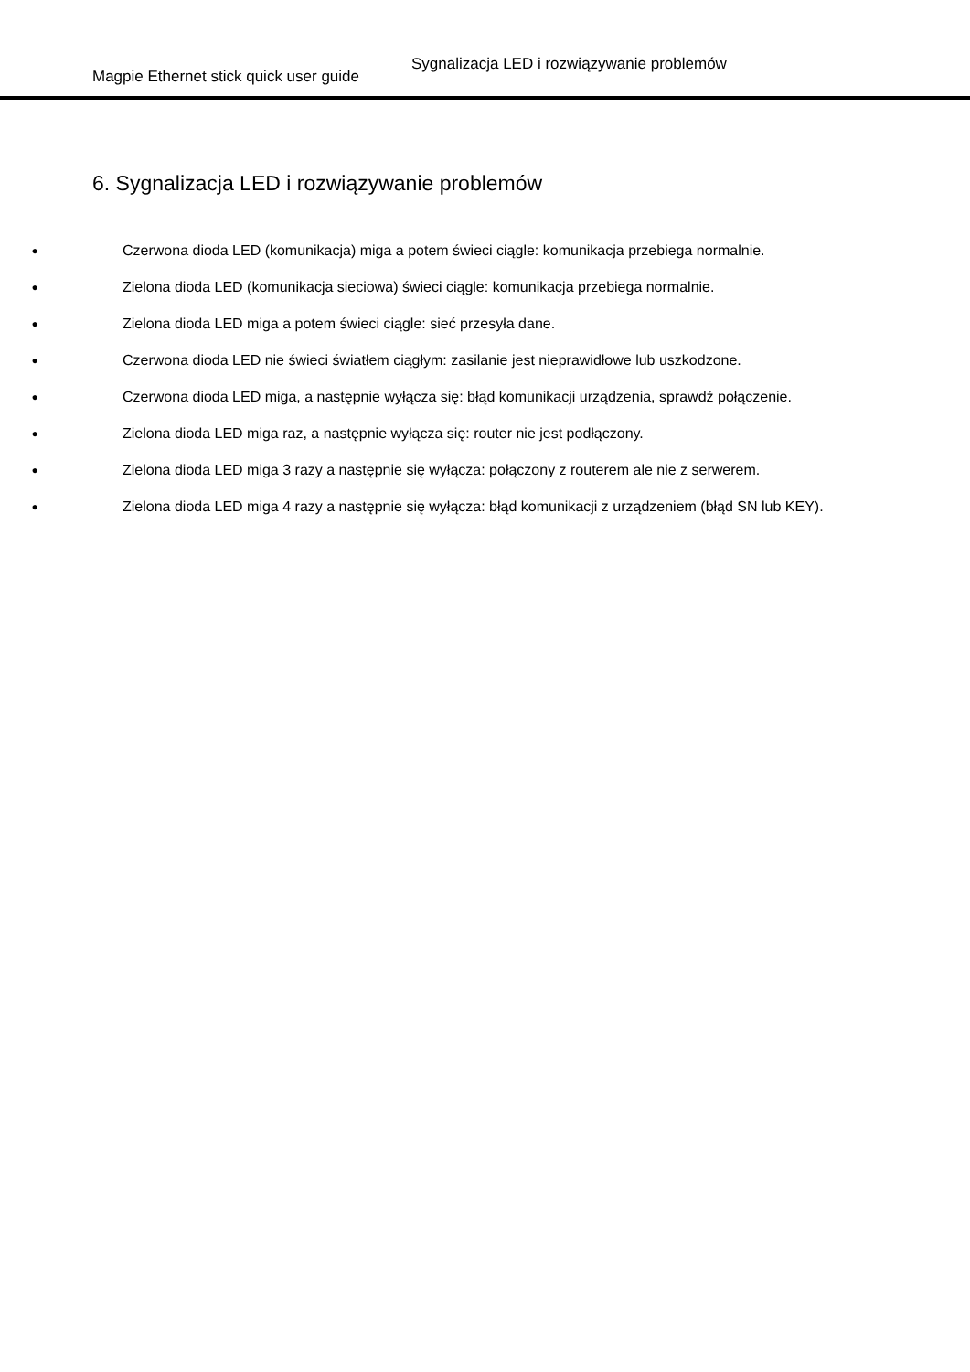Magpie Ethernet stick quick user guide Sygnalizacja LED i rozwiązywanie problemów
6. Sygnalizacja LED i rozwiązywanie problemów
● Czerwona dioda LED (komunikacja) miga a potem świeci ciągle: komunikacja przebiega normalnie.
● Zielona dioda LED (komunikacja sieciowa) świeci ciągle: komunikacja przebiega normalnie.
● Zielona dioda LED miga a potem świeci ciągle: sieć przesyła dane.
● Czerwona dioda LED nie świeci światłem ciągłym: zasilanie jest nieprawidłowe lub uszkodzone.
● Czerwona dioda LED miga, a następnie wyłącza się: błąd komunikacji urządzenia, sprawdź połączenie.
● Zielona dioda LED miga raz, a następnie wyłącza się: router nie jest podłączony.
● Zielona dioda LED miga 3 razy a następnie się wyłącza: połączony z routerem ale nie z serwerem.
● Zielona dioda LED miga 4 razy a następnie się wyłącza: błąd komunikacji z urządzeniem (błąd SN lub KEY).